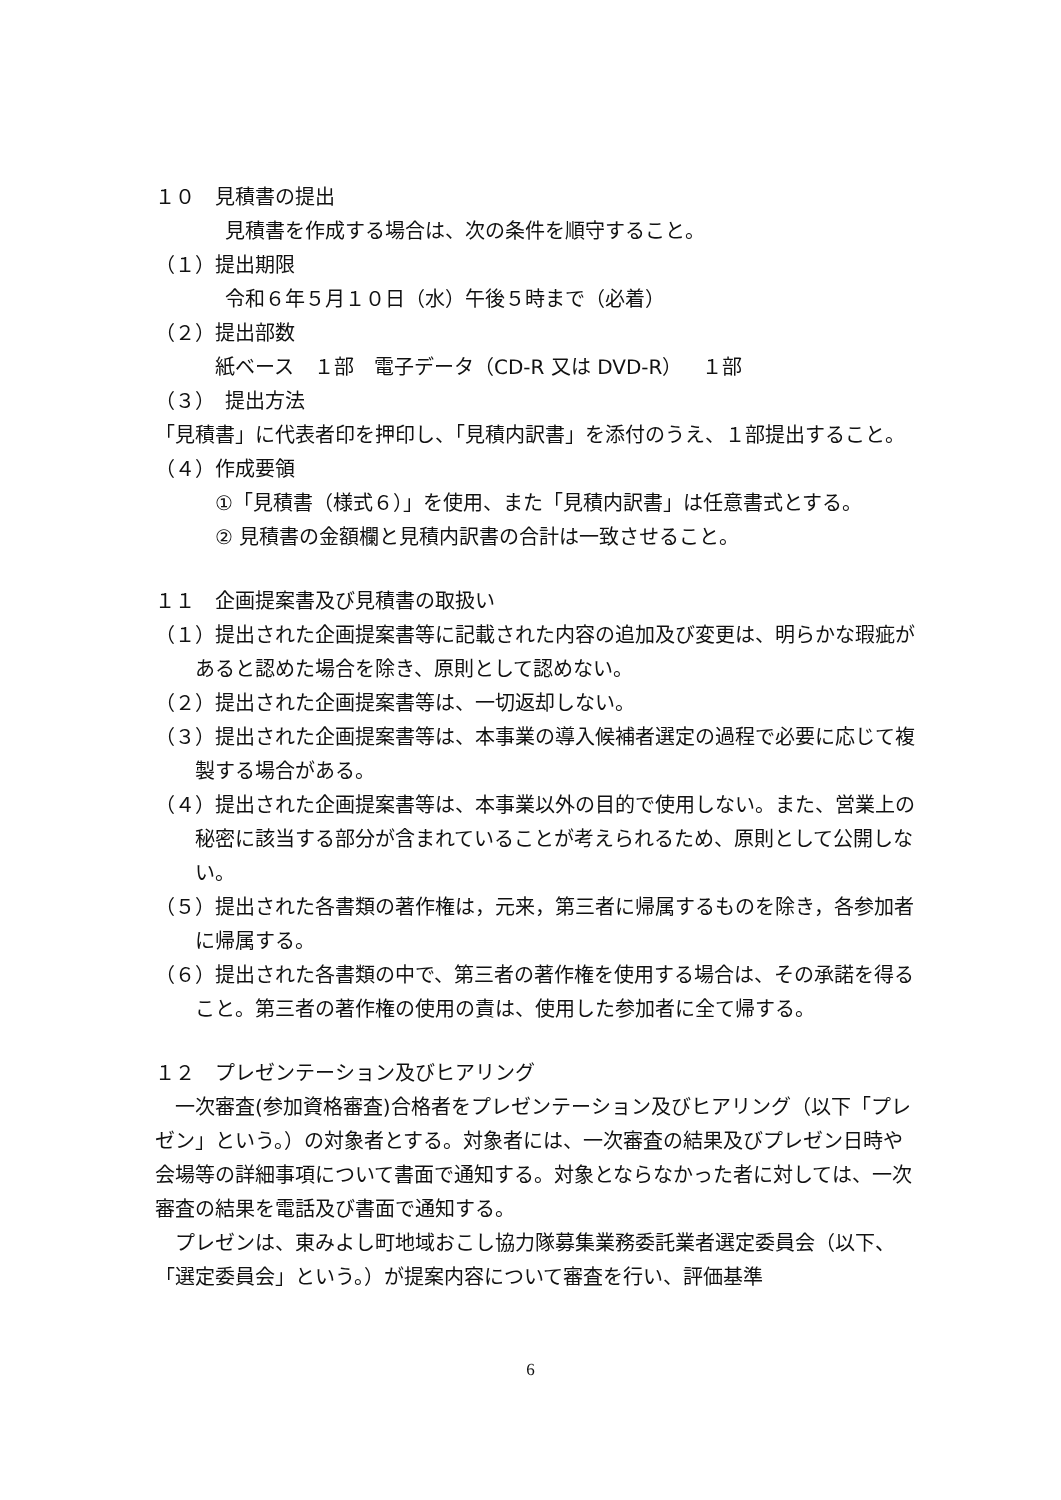１０　見積書の提出
見積書を作成する場合は、次の条件を順守すること。
（１）提出期限
令和６年５月１０日（水）午後５時まで（必着）
（２）提出部数
紙ベース　１部　電子データ（CD-R 又は DVD-R）　１部
（３）　提出方法
「見積書」に代表者印を押印し、「見積内訳書」を添付のうえ、１部提出すること。
（４）作成要領
①「見積書（様式６）」を使用、また「見積内訳書」は任意書式とする。
② 見積書の金額欄と見積内訳書の合計は一致させること。
１１　企画提案書及び見積書の取扱い
（１）提出された企画提案書等に記載された内容の追加及び変更は、明らかな瑕疵があると認めた場合を除き、原則として認めない。
（２）提出された企画提案書等は、一切返却しない。
（３）提出された企画提案書等は、本事業の導入候補者選定の過程で必要に応じて複製する場合がある。
（４）提出された企画提案書等は、本事業以外の目的で使用しない。また、営業上の秘密に該当する部分が含まれていることが考えられるため、原則として公開しない。
（５）提出された各書類の著作権は，元来，第三者に帰属するものを除き，各参加者に帰属する。
（６）提出された各書類の中で、第三者の著作権を使用する場合は、その承諾を得ること。第三者の著作権の使用の責は、使用した参加者に全て帰する。
１２　プレゼンテーション及びヒアリング
　一次審査(参加資格審査)合格者をプレゼンテーション及びヒアリング（以下「プレゼン」という。）の対象者とする。対象者には、一次審査の結果及びプレゼン日時や会場等の詳細事項について書面で通知する。対象とならなかった者に対しては、一次審査の結果を電話及び書面で通知する。
　プレゼンは、東みよし町地域おこし協力隊募集業務委託業者選定委員会（以下、「選定委員会」という。）が提案内容について審査を行い、評価基準
6